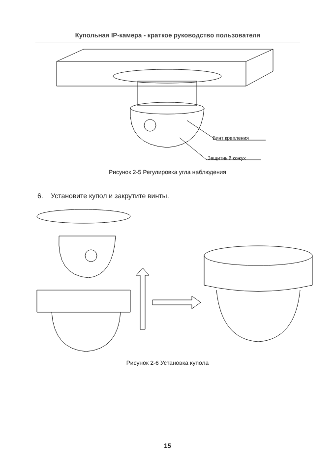Купольная IP-камера - краткое руководство пользователя
Винт крепления
Защитный кожух
Рисунок 2-5 Регулировка угла наблюдения
6. Установите купол и закрутите винты.
Рисунок 2-6 Установка купола
15